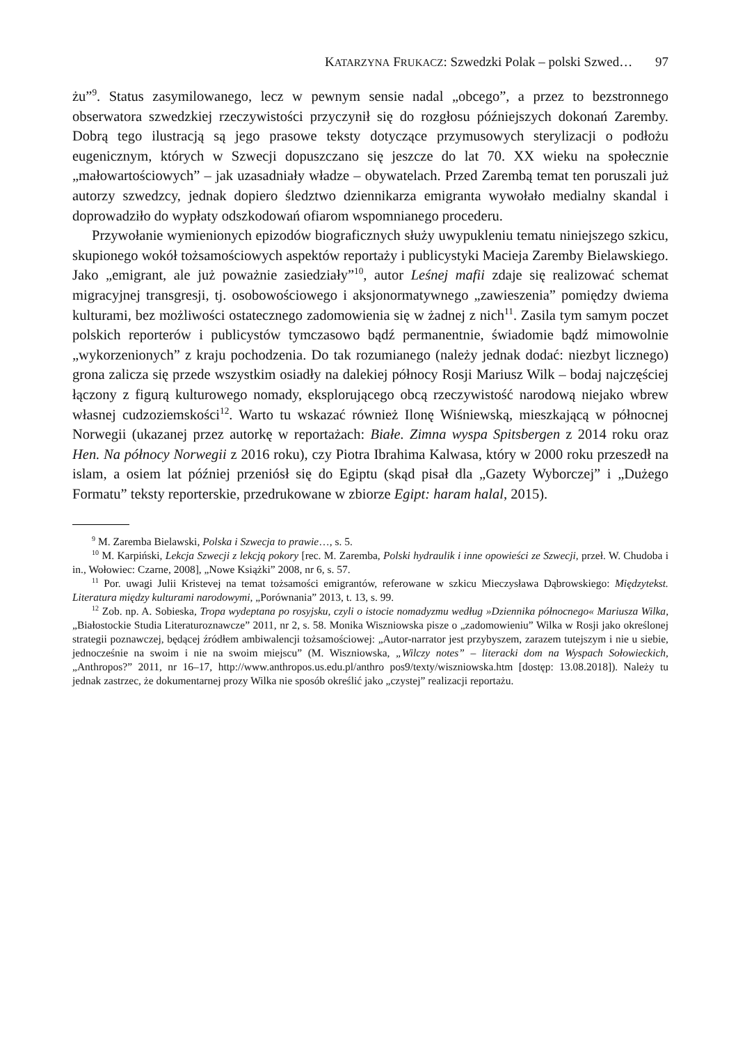KATARZYNA FRUKACZ: Szwedzki Polak – polski Szwed… 97
żu”<sup>9</sup>. Status zasymilowanego, lecz w pewnym sensie nadal „obcego”, a przez to bezstronnego obserwatora szwedzkiej rzeczywistości przyczynił się do rozgłosu późniejszych dokonań Zaremby. Dobrą tego ilustracją są jego prasowe teksty dotyczące przymusowych sterylizacji o podłożu eugenicznym, których w Szwecji dopuszczano się jeszcze do lat 70. XX wieku na społecznie „małowartościowych” – jak uzasadniały władze – obywatelach. Przed Zarembą temat ten poruszali już autorzy szwedzcy, jednak dopiero śledztwo dziennikarza emigranta wywołało medialny skandal i doprowadziło do wypłaty odszkodowań ofiarom wspomnianego procederu.
Przywołanie wymienionych epizodów biograficznych służy uwypukleniu tematu niniejszego szkicu, skupionego wokół tożsamościowych aspektów reportaży i publicystyki Macieja Zaremby Bielawskiego. Jako „emigrant, ale już poważnie zasiedziały”<sup>10</sup>, autor Leśnej mafii zdaje się realizować schemat migracyjnej transgresji, tj. osobowościowego i aksjonormatywnego „zawieszenia” pomiędzy dwiema kulturami, bez możliwości ostatecznego zadomowienia się w żadnej z nich<sup>11</sup>. Zasila tym samym poczet polskich reporterów i publicystów tymczasowo bądź permanentnie, świadomie bądź mimowolnie „wykorzenionych” z kraju pochodzenia. Do tak rozumianego (należy jednak dodać: niezbyt licznego) grona zalicza się przede wszystkim osiadły na dalekiej północy Rosji Mariusz Wilk – bodaj najczęściej łączony z figurą kulturowego nomady, eksplorującego obcą rzeczywistość narodową niejako wbrew własnej cudzoziemskości<sup>12</sup>. Warto tu wskazać również Ilonę Wiśniewską, mieszkającą w północnej Norwegii (ukazanej przez autorkę w reportażach: Białe. Zimna wyspa Spitsbergen z 2014 roku oraz Hen. Na północy Norwegii z 2016 roku), czy Piotra Ibrahima Kalwasa, który w 2000 roku przeszedł na islam, a osiem lat później przeniósł się do Egiptu (skąd pisał dla „Gazety Wyborczej” i „Dużego Formatu” teksty reporterskie, przedrukowane w zbiorze Egipt: haram halal, 2015).
<sup>9</sup> M. Zaremba Bielawski, Polska i Szwecja to prawie…, s. 5.
<sup>10</sup> M. Karpiński, Lekcja Szwecji z lekcją pokory [rec. M. Zaremba, Polski hydraulik i inne opowieści ze Szwecji, przeł. W. Chudoba i in., Wołowiec: Czarne, 2008], „Nowe Książki” 2008, nr 6, s. 57.
<sup>11</sup> Por. uwagi Julii Kristevej na temat tożsamości emigrantów, referowane w szkicu Mieczysława Dąbrowskiego: Międzytekst. Literatura między kulturami narodowymi, „Porównania” 2013, t. 13, s. 99.
<sup>12</sup> Zob. np. A. Sobieska, Tropa wydeptana po rosyjsku, czyli o istocie nomadyzmu według »Dziennika północnego« Mariusza Wilka, „Białostockie Studia Literaturoznawcze” 2011, nr 2, s. 58. Monika Wiszniowska pisze o „zadomowieniu” Wilka w Rosji jako określonej strategii poznawczej, będącej źródłem ambiwalencji tożsamościowej: „Autor-narrator jest przybyszem, zarazem tutejszym i nie u siebie, jednocześnie na swoim i nie na swoim miejscu” (M. Wiszniowska, „Wilczy notes” – literacki dom na Wyspach Sołowieckich, „Anthropos?” 2011, nr 16–17, http://www.anthropos.us.edu.pl/anthro pos9/texty/wiszniowska.htm [dostęp: 13.08.2018]). Należy tu jednak zastrzec, że dokumentarnej prozy Wilka nie sposób określić jako „czystej” realizacji reportażu.